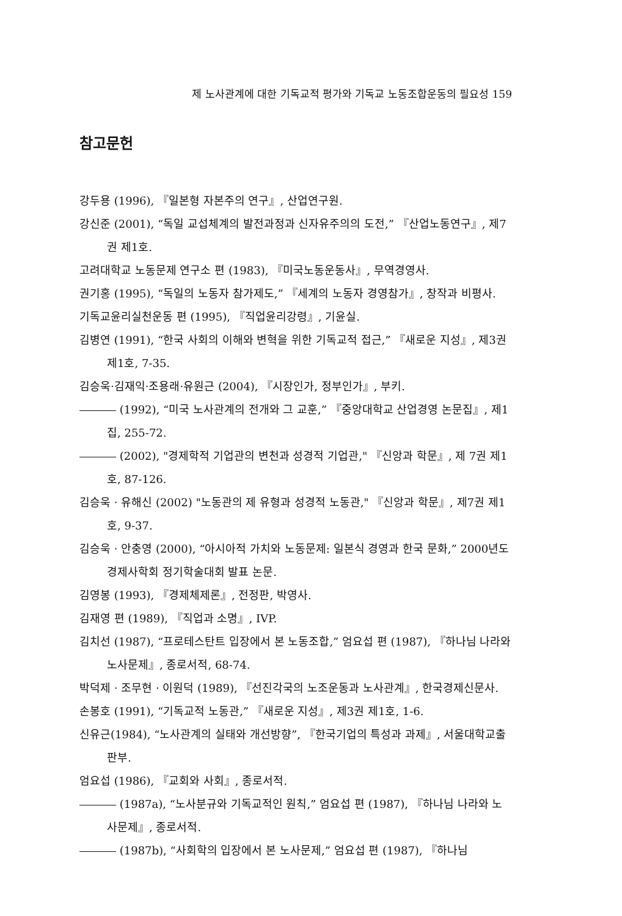제 노사관계에 대한 기독교적 평가와 기독교 노동조합운동의 필요성 159
참고문헌
강두용 (1996), 『일본형 자본주의 연구』, 산업연구원.
강신준 (2001), “독일 교섭체계의 발전과정과 신자유주의의 도전,” 『산업노동연구』, 제7권 제1호.
고려대학교 노동문제 연구소 편 (1983), 『미국노동운동사』, 무역경영사.
권기홍 (1995), “독일의 노동자 참가제도,” 『세계의 노동자 경영참가』, 창작과 비평사.
기독교윤리실천운동 편 (1995), 『직업윤리강령』, 기윤실.
김병연 (1991), “한국 사회의 이해와 변혁을 위한 기독교적 접근,” 『새로운 지성』, 제3권 제1호, 7-35.
김승욱·김재익·조용래·유원근 (2004), 『시장인가, 정부인가』, 부키.
(1992), “미국 노사관계의 전개와 그 교훈,” 『중앙대학교 산업경영 논문집』, 제1집, 255-72.
(2002), "경제학적 기업관의 변천과 성경적 기업관," 『신앙과 학문』, 제 7권 제1호, 87-126.
김승욱 · 유해신 (2002) "노동관의 제 유형과 성경적 노동관," 『신앙과 학문』, 제7권 제1호, 9-37.
김승욱 · 안충영 (2000), “아시아적 가치와 노동문제: 일본식 경영과 한국 문화,” 2000년도 경제사학회 정기학술대회 발표 논문.
김영봉 (1993), 『경제체제론』, 전정판, 박영사.
김재영 편 (1989), 『직업과 소명』, IVP.
김치선 (1987), “프로테스탄트 입장에서 본 노동조합,” 엄요섭 편 (1987), 『하나님 나라와 노사문제』, 종로서적, 68-74.
박덕제 · 조무현 · 이원덕 (1989), 『선진각국의 노조운동과 노사관계』, 한국경제신문사.
손봉호 (1991), “기독교적 노동관,” 『새로운 지성』, 제3권 제1호, 1-6.
신유근(1984), “노사관계의 실태와 개선방향”, 『한국기업의 특성과 과제』, 서울대학교출판부.
엄요섭 (1986), 『교회와 사회』, 종로서적.
(1987a), “노사분규와 기독교적인 원칙,” 엄요섭 편 (1987), 『하나님 나라와 노사문제』, 종로서적.
(1987b), “사회학의 입장에서 본 노사문제,” 엄요섭 편 (1987), 『하나님